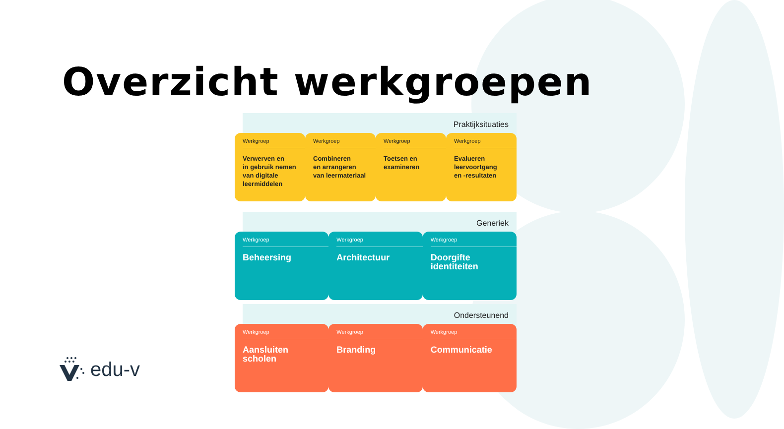Overzicht werkgroepen
Praktijksituaties
Werkgroep
Verwerven en
in gebruik nemen
van digitale
leermiddelen
Werkgroep
Combineren
en arrangeren
van leermateriaal
Werkgroep
Toetsen en
examineren
Werkgroep
Evalueren
leervoortgang
en -resultaten
Generiek
Werkgroep
Beheersing
Werkgroep
Architectuur
Werkgroep
Doorgifte
identiteiten
Ondersteunend
Werkgroep
Aansluiten
scholen
Werkgroep
Branding
Werkgroep
Communicatie
edu-v